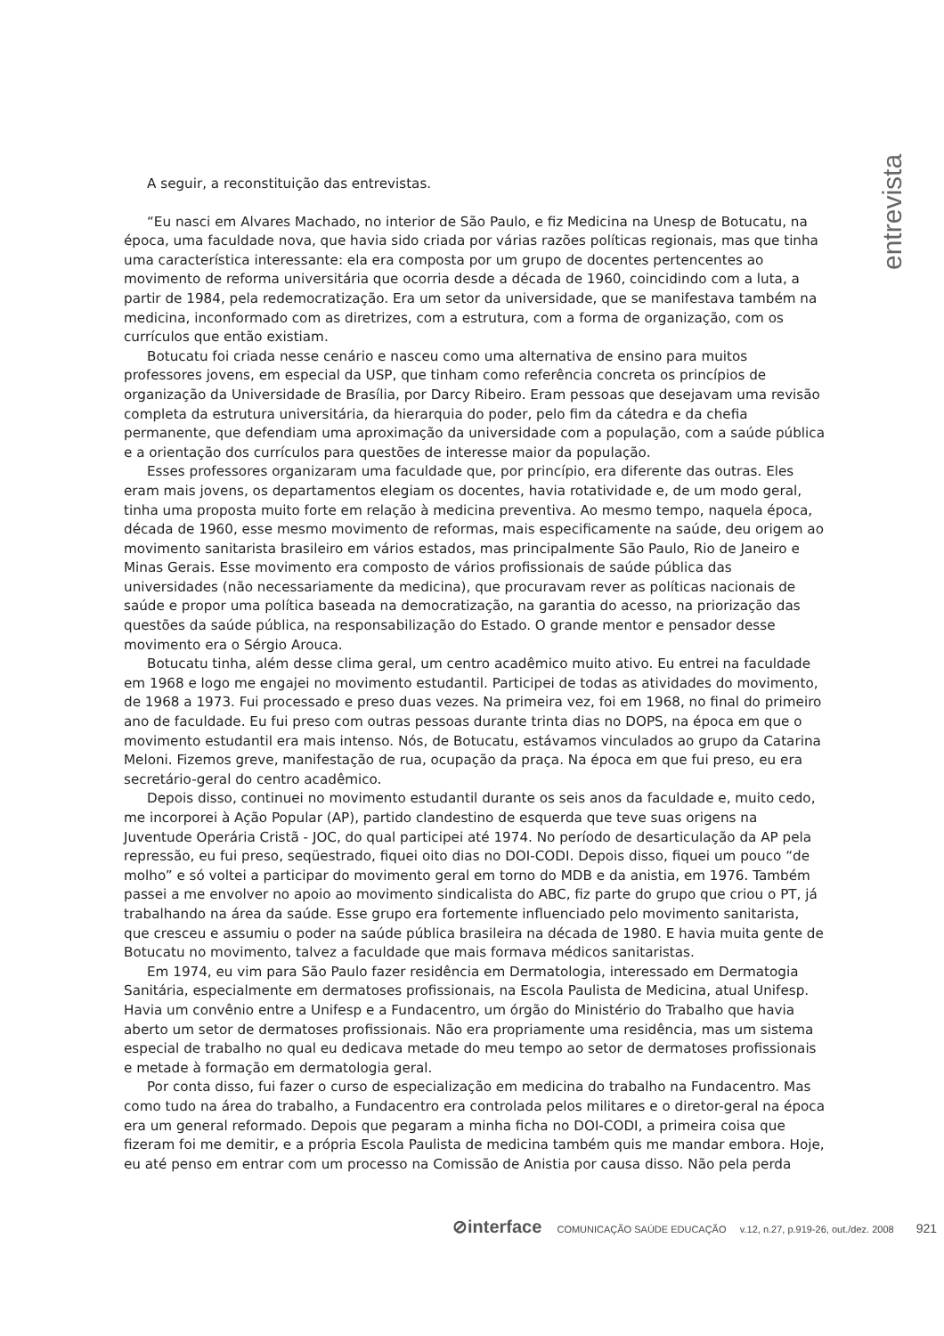entrevista
A seguir, a reconstituição das entrevistas.
“Eu nasci em Alvares Machado, no interior de São Paulo, e fiz Medicina na Unesp de Botucatu, na época, uma faculdade nova, que havia sido criada por várias razões políticas regionais, mas que tinha uma característica interessante: ela era composta por um grupo de docentes pertencentes ao movimento de reforma universitária que ocorria desde a década de 1960, coincidindo com a luta, a partir de 1984, pela redemocratização. Era um setor da universidade, que se manifestava também na medicina, inconformado com as diretrizes, com a estrutura, com a forma de organização, com os currículos que então existiam.
Botucatu foi criada nesse cenário e nasceu como uma alternativa de ensino para muitos professores jovens, em especial da USP, que tinham como referência concreta os princípios de organização da Universidade de Brasília, por Darcy Ribeiro. Eram pessoas que desejavam uma revisão completa da estrutura universitária, da hierarquia do poder, pelo fim da cátedra e da chefia permanente, que defendiam uma aproximação da universidade com a população, com a saúde pública e a orientação dos currículos para questões de interesse maior da população.
Esses professores organizaram uma faculdade que, por princípio, era diferente das outras. Eles eram mais jovens, os departamentos elegiam os docentes, havia rotatividade e, de um modo geral, tinha uma proposta muito forte em relação à medicina preventiva. Ao mesmo tempo, naquela época, década de 1960, esse mesmo movimento de reformas, mais especificamente na saúde, deu origem ao movimento sanitarista brasileiro em vários estados, mas principalmente São Paulo, Rio de Janeiro e Minas Gerais. Esse movimento era composto de vários profissionais de saúde pública das universidades (não necessariamente da medicina), que procuravam rever as políticas nacionais de saúde e propor uma política baseada na democratização, na garantia do acesso, na priorização das questões da saúde pública, na responsabilização do Estado. O grande mentor e pensador desse movimento era o Sérgio Arouca.
Botucatu tinha, além desse clima geral, um centro acadêmico muito ativo. Eu entrei na faculdade em 1968 e logo me engajei no movimento estudantil. Participei de todas as atividades do movimento, de 1968 a 1973. Fui processado e preso duas vezes. Na primeira vez, foi em 1968, no final do primeiro ano de faculdade. Eu fui preso com outras pessoas durante trinta dias no DOPS, na época em que o movimento estudantil era mais intenso. Nós, de Botucatu, estávamos vinculados ao grupo da Catarina Meloni. Fizemos greve, manifestação de rua, ocupação da praça. Na época em que fui preso, eu era secretário-geral do centro acadêmico.
Depois disso, continuei no movimento estudantil durante os seis anos da faculdade e, muito cedo, me incorporei à Ação Popular (AP), partido clandestino de esquerda que teve suas origens na Juventude Operária Cristã - JOC, do qual participei até 1974. No período de desarticulação da AP pela repressão, eu fui preso, seqüestrado, fiquei oito dias no DOI-CODI. Depois disso, fiquei um pouco “de molho” e só voltei a participar do movimento geral em torno do MDB e da anistia, em 1976. Também passei a me envolver no apoio ao movimento sindicalista do ABC, fiz parte do grupo que criou o PT, já trabalhando na área da saúde. Esse grupo era fortemente influenciado pelo movimento sanitarista, que cresceu e assumiu o poder na saúde pública brasileira na década de 1980. E havia muita gente de Botucatu no movimento, talvez a faculdade que mais formava médicos sanitaristas.
Em 1974, eu vim para São Paulo fazer residência em Dermatologia, interessado em Dermatogia Sanitária, especialmente em dermatoses profissionais, na Escola Paulista de Medicina, atual Unifesp. Havia um convênio entre a Unifesp e a Fundacentro, um órgão do Ministério do Trabalho que havia aberto um setor de dermatoses profissionais. Não era propriamente uma residência, mas um sistema especial de trabalho no qual eu dedicava metade do meu tempo ao setor de dermatoses profissionais e metade à formação em dermatologia geral.
Por conta disso, fui fazer o curso de especialização em medicina do trabalho na Fundacentro. Mas como tudo na área do trabalho, a Fundacentro era controlada pelos militares e o diretor-geral na época era um general reformado. Depois que pegaram a minha ficha no DOI-CODI, a primeira coisa que fizeram foi me demitir, e a própria Escola Paulista de medicina também quis me mandar embora. Hoje, eu até penso em entrar com um processo na Comissão de Anistia por causa disso. Não pela perda
⊘interface COMUNICAÇÃO SAÚDE EDUCAÇÃO v.12, n.27, p.919-26, out./dez. 2008 921